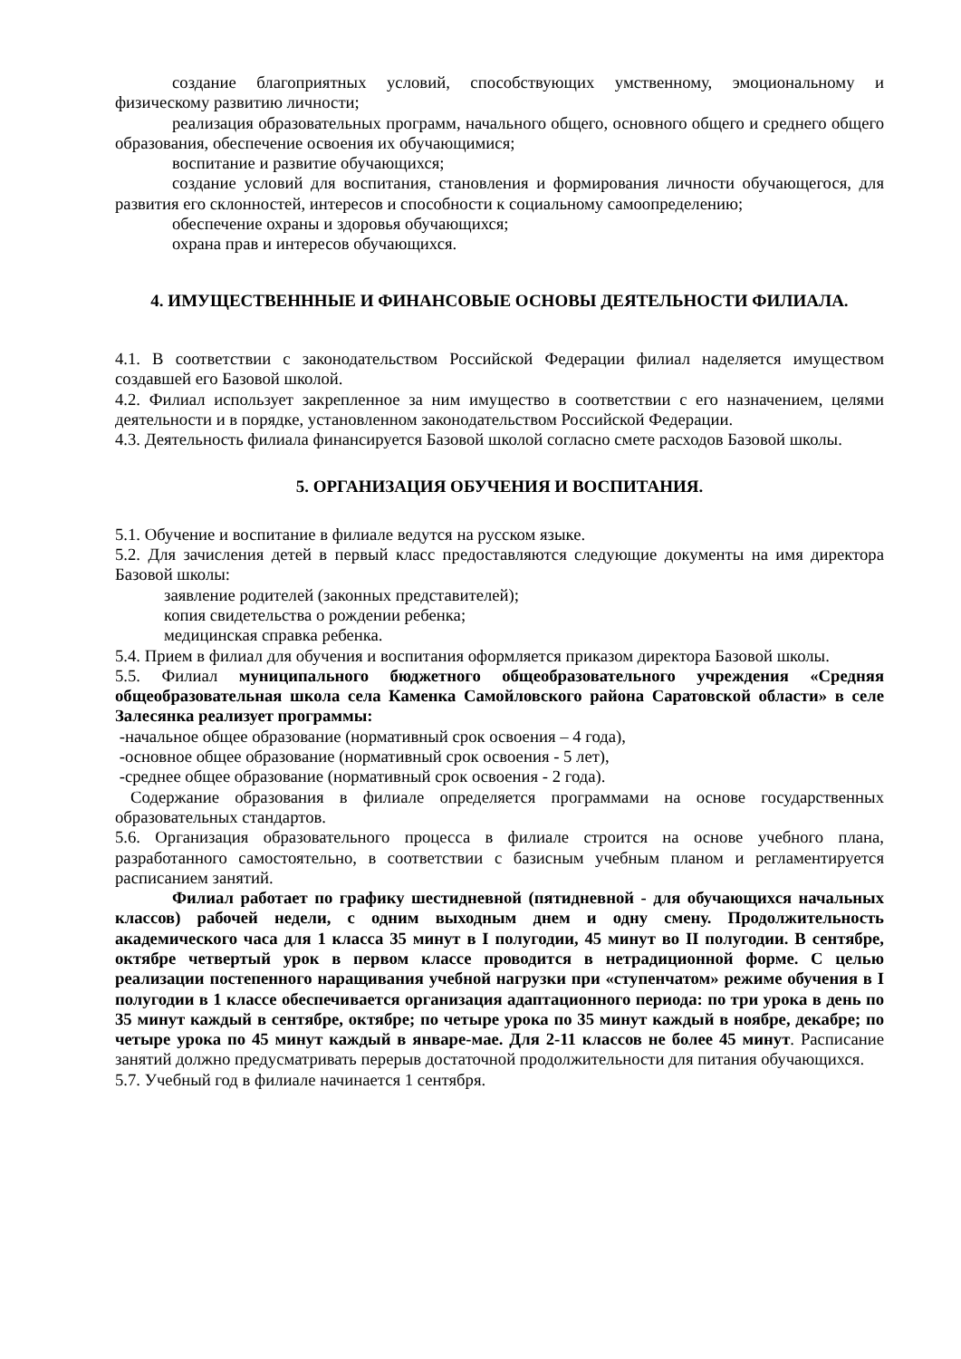создание благоприятных условий, способствующих умственному, эмоциональному и физическому развитию личности;
реализация образовательных программ, начального общего, основного общего и среднего общего образования, обеспечение освоения их обучающимися;
воспитание и развитие обучающихся;
создание условий для воспитания, становления и формирования личности обучающегося, для развития его склонностей, интересов и способности к социальному самоопределению;
обеспечение охраны и здоровья обучающихся;
охрана прав и интересов обучающихся.
4. ИМУЩЕСТВЕНННЫЕ И ФИНАНСОВЫЕ ОСНОВЫ ДЕЯТЕЛЬНОСТИ ФИЛИАЛА.
4.1. В соответствии с законодательством Российской Федерации филиал наделяется имуществом создавшей его Базовой школой.
4.2. Филиал использует закрепленное за ним имущество в соответствии с его назначением, целями деятельности и в порядке, установленном законодательством Российской Федерации.
4.3. Деятельность филиала финансируется Базовой школой согласно смете расходов Базовой школы.
5. ОРГАНИЗАЦИЯ ОБУЧЕНИЯ И ВОСПИТАНИЯ.
5.1. Обучение и воспитание в филиале ведутся на русском языке.
5.2. Для зачисления детей в первый класс предоставляются следующие документы на имя директора Базовой школы:
заявление родителей (законных представителей);
копия свидетельства о рождении ребенка;
медицинская справка ребенка.
5.4. Прием в филиал для обучения и воспитания оформляется приказом директора Базовой школы.
5.5. Филиал муниципального бюджетного общеобразовательного учреждения «Средняя общеобразовательная школа села Каменка Самойловского района Саратовской области» в селе Залесянка реализует программы:
-начальное общее образование (нормативный срок освоения – 4 года),
-основное общее образование (нормативный срок освоения - 5 лет),
-среднее общее образование (нормативный срок освоения - 2 года).
Содержание образования в филиале определяется программами на основе государственных образовательных стандартов.
5.6. Организация образовательного процесса в филиале строится на основе учебного плана, разработанного самостоятельно, в соответствии с базисным учебным планом и регламентируется расписанием занятий.
Филиал работает по графику шестидневной (пятидневной - для обучающихся начальных классов) рабочей недели, с одним выходным днем и одну смену. Продолжительность академического часа для 1 класса 35 минут в I полугодии, 45 минут во II полугодии. В сентябре, октябре четвертый урок в первом классе проводится в нетрадиционной форме. С целью реализации постепенного наращивания учебной нагрузки при «ступенчатом» режиме обучения в I полугодии в 1 классе обеспечивается организация адаптационного периода: по три урока в день по 35 минут каждый в сентябре, октябре; по четыре урока по 35 минут каждый в ноябре, декабре; по четыре урока по 45 минут каждый в январе-мае. Для 2-11 классов не более 45 минут. Расписание занятий должно предусматривать перерыв достаточной продолжительности для питания обучающихся.
5.7. Учебный год в филиале начинается 1 сентября.